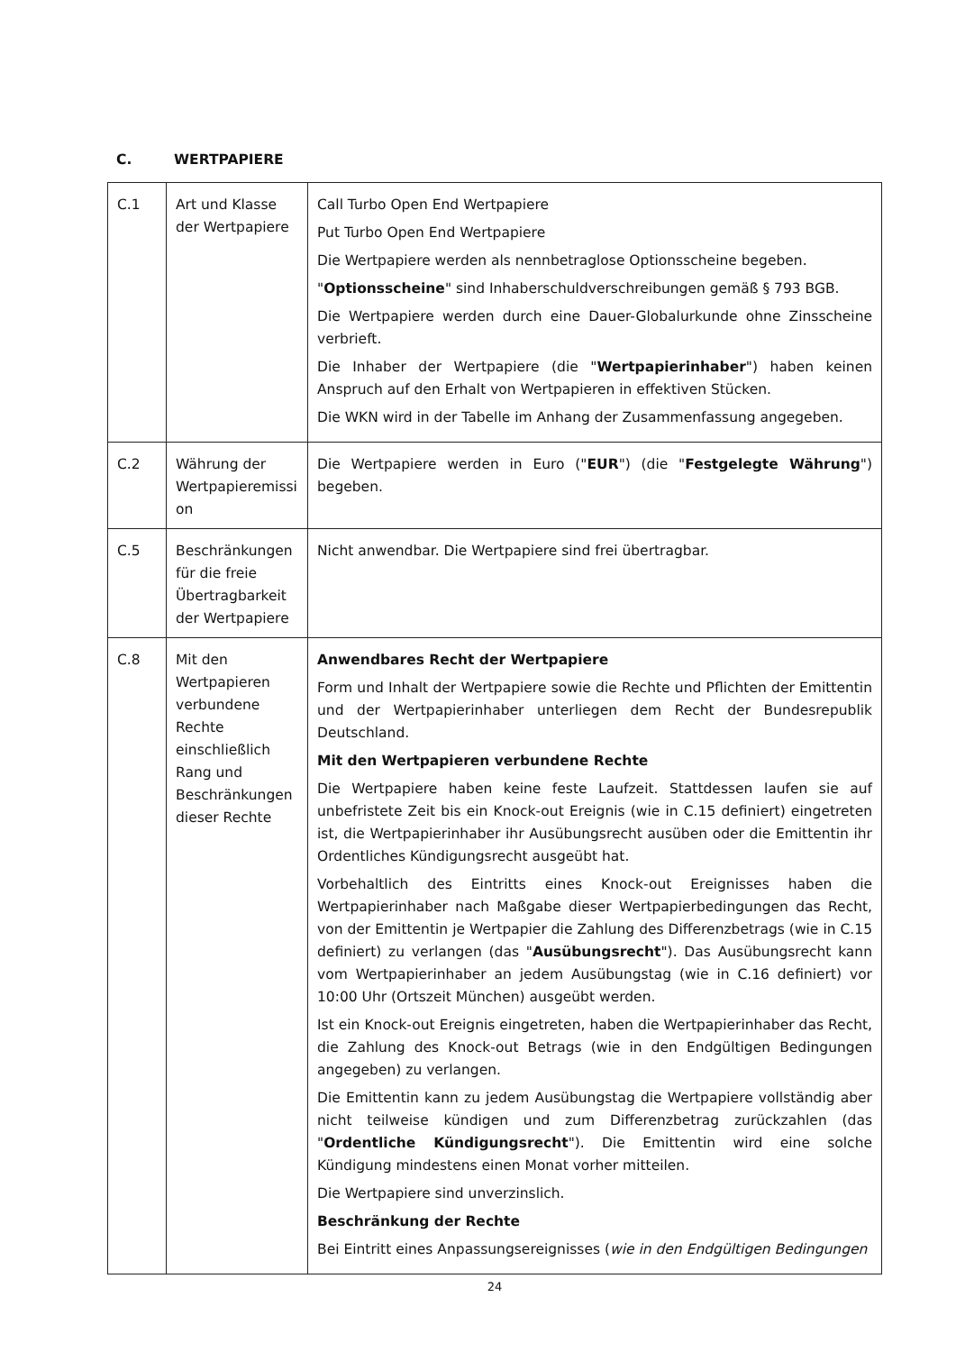C. WERTPAPIERE
| C.1 | Art und Klasse der Wertpapiere | Call Turbo Open End Wertpapiere Put Turbo Open End Wertpapiere Die Wertpapiere werden als nennbetraglose Optionsscheine begeben. " Optionsscheine " sind Inhaberschuldverschreibungen gemäß § 793 BGB. Die Wertpapiere werden durch eine Dauer-Globalurkunde ohne Zinsscheine verbrieft. Die Inhaber der Wertpapiere (die " Wertpapierinhaber ") haben keinen Anspruch auf den Erhalt von Wertpapieren in effektiven Stücken. Die WKN wird in der Tabelle im Anhang der Zusammenfassung angegeben. |
| C.2 | Währung der Wertpapieremissi on | Die Wertpapiere werden in Euro (" EUR ") (die " Festgelegte Währung ") begeben. |
| C.5 | Beschränkungen für die freie Übertragbarkeit der Wertpapiere | Nicht anwendbar. Die Wertpapiere sind frei übertragbar. |
| C.8 | Mit den Wertpapieren verbundene Rechte einschließlich Rang und Beschränkungen dieser Rechte | Anwendbares Recht der Wertpapiere Form und Inhalt der Wertpapiere sowie die Rechte und Pflichten der Emittentin und der Wertpapierinhaber unterliegen dem Recht der Bundesrepublik Deutschland. Mit den Wertpapieren verbundene Rechte Die Wertpapiere haben keine feste Laufzeit. Stattdessen laufen sie auf unbefristete Zeit bis ein Knock-out Ereignis (wie in C.15 definiert) eingetreten ist, die Wertpapierinhaber ihr Ausübungsrecht ausüben oder die Emittentin ihr Ordentliches Kündigungsrecht ausgeübt hat. Vorbehaltlich des Eintritts eines Knock-out Ereignisses haben die Wertpapierinhaber nach Maßgabe dieser Wertpapierbedingungen das Recht, von der Emittentin je Wertpapier die Zahlung des Differenzbetrags (wie in C.15 definiert) zu verlangen (das " Ausübungsrecht "). Das Ausübungsrecht kann vom Wertpapierinhaber an jedem Ausübungstag (wie in C.16 definiert) vor 10:00 Uhr (Ortszeit München) ausgeübt werden. Ist ein Knock-out Ereignis eingetreten, haben die Wertpapierinhaber das Recht, die Zahlung des Knock-out Betrags (wie in den Endgültigen Bedingungen angegeben) zu verlangen. Die Emittentin kann zu jedem Ausübungstag die Wertpapiere vollständig aber nicht teilweise kündigen und zum Differenzbetrag zurückzahlen (das " Ordentliche Kündigungsrecht "). Die Emittentin wird eine solche Kündigung mindestens einen Monat vorher mitteilen. Die Wertpapiere sind unverzinslich. Beschränkung der Rechte Bei Eintritt eines Anpassungsereignisses ( wie in den Endgültigen Bedingungen |
24